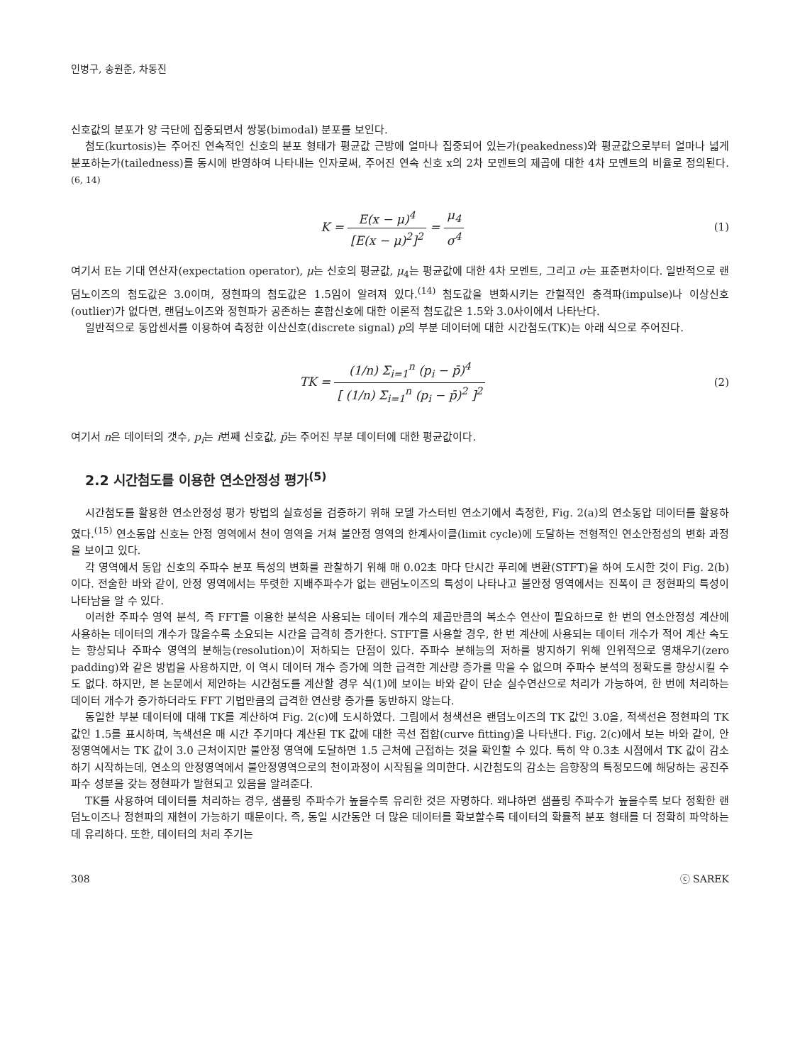인병구, 송원준, 차동진
신호값의 분포가 양 극단에 집중되면서 쌍봉(bimodal) 분포를 보인다.
첨도(kurtosis)는 주어진 연속적인 신호의 분포 형태가 평균값 근방에 얼마나 집중되어 있는가(peakedness)와 평균값으로부터 얼마나 넓게 분포하는가(tailedness)를 동시에 반영하여 나타내는 인자로써, 주어진 연속 신호 x의 2차 모멘트의 제곱에 대한 4차 모멘트의 비율로 정의된다.<sup>(6, 14)</sup>
K = E(x − μ)<sup>4</sup> [E(x − μ)<sup>2</sup>]<sup>2</sup> = μ<sub>4</sub> σ<sup>4</sup>
(1)
여기서 E는 기대 연산자(expectation operator), μ는 신호의 평균값, μ<sub>4</sub>는 평균값에 대한 4차 모멘트, 그리고 σ는 표준편차이다. 일반적으로 랜덤노이즈의 첨도값은 3.0이며, 정현파의 첨도값은 1.5임이 알려져 있다.<sup>(14)</sup> 첨도값을 변화시키는 간헐적인 충격파(impulse)나 이상신호(outlier)가 없다면, 랜덤노이즈와 정현파가 공존하는 혼합신호에 대한 이론적 첨도값은 1.5와 3.0사이에서 나타난다.
일반적으로 동압센서를 이용하여 측정한 이산신호(discrete signal) p의 부분 데이터에 대한 시간첨도(TK)는 아래 식으로 주어진다.
TK = (1/n) Σ<sub>i=1</sub><sup>n</sup> (p<sub>i</sub> − p̄)<sup>4</sup> [ (1/n) Σ<sub>i=1</sub><sup>n</sup> (p<sub>i</sub> − p̄)<sup>2</sup> ]<sup>2</sup>
(2)
여기서 n은 데이터의 갯수, p<sub>i</sub>는 i번째 신호값, p̄는 주어진 부분 데이터에 대한 평균값이다.
2.2 시간첨도를 이용한 연소안정성 평가<sup>(5)</sup>
시간첨도를 활용한 연소안정성 평가 방법의 실효성을 검증하기 위해 모델 가스터빈 연소기에서 측정한, Fig. 2(a)의 연소동압 데이터를 활용하였다.<sup>(15)</sup> 연소동압 신호는 안정 영역에서 천이 영역을 거쳐 불안정 영역의 한계사이클(limit cycle)에 도달하는 전형적인 연소안정성의 변화 과정을 보이고 있다.
각 영역에서 동압 신호의 주파수 분포 특성의 변화를 관찰하기 위해 매 0.02초 마다 단시간 푸리에 변환(STFT)을 하여 도시한 것이 Fig. 2(b)이다. 전술한 바와 같이, 안정 영역에서는 뚜렷한 지배주파수가 없는 랜덤노이즈의 특성이 나타나고 불안정 영역에서는 진폭이 큰 정현파의 특성이 나타남을 알 수 있다.
이러한 주파수 영역 분석, 즉 FFT를 이용한 분석은 사용되는 데이터 개수의 제곱만큼의 복소수 연산이 필요하므로 한 번의 연소안정성 계산에 사용하는 데이터의 개수가 많을수록 소요되는 시간을 급격히 증가한다. STFT를 사용할 경우, 한 번 계산에 사용되는 데이터 개수가 적어 계산 속도는 향상되나 주파수 영역의 분해능(resolution)이 저하되는 단점이 있다. 주파수 분해능의 저하를 방지하기 위해 인위적으로 영채우기(zero padding)와 같은 방법을 사용하지만, 이 역시 데이터 개수 증가에 의한 급격한 계산량 증가를 막을 수 없으며 주파수 분석의 정확도를 향상시킬 수도 없다. 하지만, 본 논문에서 제안하는 시간첨도를 계산할 경우 식(1)에 보이는 바와 같이 단순 실수연산으로 처리가 가능하여, 한 번에 처리하는 데이터 개수가 증가하더라도 FFT 기법만큼의 급격한 연산량 증가를 동반하지 않는다.
동일한 부분 데이터에 대해 TK를 계산하여 Fig. 2(c)에 도시하였다. 그림에서 청색선은 랜덤노이즈의 TK 값인 3.0을, 적색선은 정현파의 TK 값인 1.5를 표시하며, 녹색선은 매 시간 주기마다 계산된 TK 값에 대한 곡선 접합(curve fitting)을 나타낸다. Fig. 2(c)에서 보는 바와 같이, 안정영역에서는 TK 값이 3.0 근처이지만 불안정 영역에 도달하면 1.5 근처에 근접하는 것을 확인할 수 있다. 특히 약 0.3초 시점에서 TK 값이 감소하기 시작하는데, 연소의 안정영역에서 불안정영역으로의 천이과정이 시작됨을 의미한다. 시간첨도의 감소는 음향장의 특정모드에 해당하는 공진주파수 성분을 갖는 정현파가 발현되고 있음을 알려준다.
TK를 사용하여 데이터를 처리하는 경우, 샘플링 주파수가 높을수록 유리한 것은 자명하다. 왜냐하면 샘플링 주파수가 높을수록 보다 정확한 랜덤노이즈나 정현파의 재현이 가능하기 때문이다. 즉, 동일 시간동안 더 많은 데이터를 확보할수록 데이터의 확률적 분포 형태를 더 정확히 파악하는데 유리하다. 또한, 데이터의 처리 주기는
308 ⓒ SAREK